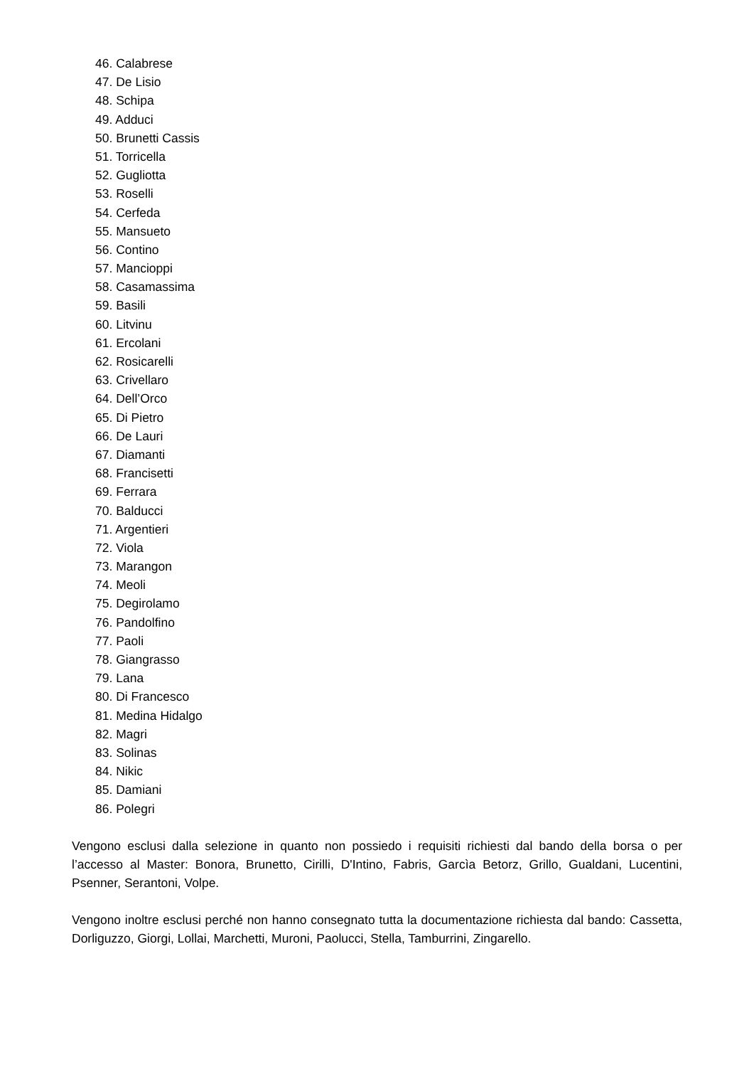46. Calabrese
47. De Lisio
48. Schipa
49. Adduci
50. Brunetti Cassis
51. Torricella
52. Gugliotta
53. Roselli
54. Cerfeda
55. Mansueto
56. Contino
57. Mancioppi
58. Casamassima
59. Basili
60. Litvinu
61. Ercolani
62. Rosicarelli
63. Crivellaro
64. Dell’Orco
65. Di Pietro
66. De Lauri
67. Diamanti
68. Francisetti
69. Ferrara
70. Balducci
71. Argentieri
72. Viola
73. Marangon
74. Meoli
75. Degirolamo
76. Pandolfino
77. Paoli
78. Giangrasso
79. Lana
80. Di Francesco
81. Medina Hidalgo
82. Magri
83. Solinas
84. Nikic
85. Damiani
86. Polegri
Vengono esclusi dalla selezione in quanto non possiedo i requisiti richiesti dal bando della borsa o per l’accesso al Master: Bonora, Brunetto, Cirilli, D'Intino, Fabris, Garcìa Betorz, Grillo, Gualdani, Lucentini, Psenner, Serantoni, Volpe.
Vengono inoltre esclusi perché non hanno consegnato tutta la documentazione richiesta dal bando: Cassetta, Dorliguzzo, Giorgi, Lollai, Marchetti, Muroni, Paolucci, Stella, Tamburrini, Zingarello.